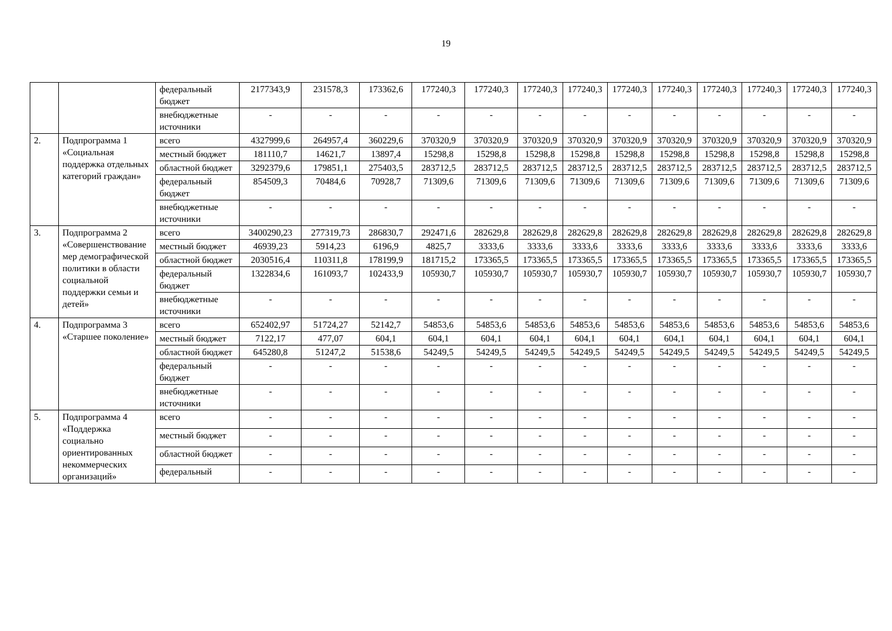19
| | | федеральный бюджет | 2177343,9 | 231578,3 | 173362,6 | 177240,3 | 177240,3 | 177240,3 | 177240,3 | 177240,3 | 177240,3 | 177240,3 | 177240,3 | 177240,3 | 177240,3 |
| | | внебюджетные источники | - | - | - | - | - | - | - | - | - | - | - | - | - |
| 2. | Подпрограмма 1 «Социальная поддержка отдельных категорий граждан» | всего | 4327999,6 | 264957,4 | 360229,6 | 370320,9 | 370320,9 | 370320,9 | 370320,9 | 370320,9 | 370320,9 | 370320,9 | 370320,9 | 370320,9 | 370320,9 |
| | | местный бюджет | 181110,7 | 14621,7 | 13897,4 | 15298,8 | 15298,8 | 15298,8 | 15298,8 | 15298,8 | 15298,8 | 15298,8 | 15298,8 | 15298,8 | 15298,8 |
| | | областной бюджет | 3292379,6 | 179851,1 | 275403,5 | 283712,5 | 283712,5 | 283712,5 | 283712,5 | 283712,5 | 283712,5 | 283712,5 | 283712,5 | 283712,5 | 283712,5 |
| | | федеральный бюджет | 854509,3 | 70484,6 | 70928,7 | 71309,6 | 71309,6 | 71309,6 | 71309,6 | 71309,6 | 71309,6 | 71309,6 | 71309,6 | 71309,6 | 71309,6 |
| | | внебюджетные источники | - | - | - | - | - | - | - | - | - | - | - | - | - |
| 3. | Подпрограмма 2 «Совершенствование мер демографической политики в области социальной поддержки семьи и детей» | всего | 3400290,23 | 277319,73 | 286830,7 | 292471,6 | 282629,8 | 282629,8 | 282629,8 | 282629,8 | 282629,8 | 282629,8 | 282629,8 | 282629,8 | 282629,8 |
| | | местный бюджет | 46939,23 | 5914,23 | 6196,9 | 4825,7 | 3333,6 | 3333,6 | 3333,6 | 3333,6 | 3333,6 | 3333,6 | 3333,6 | 3333,6 | 3333,6 |
| | | областной бюджет | 2030516,4 | 110311,8 | 178199,9 | 181715,2 | 173365,5 | 173365,5 | 173365,5 | 173365,5 | 173365,5 | 173365,5 | 173365,5 | 173365,5 | 173365,5 |
| | | федеральный бюджет | 1322834,6 | 161093,7 | 102433,9 | 105930,7 | 105930,7 | 105930,7 | 105930,7 | 105930,7 | 105930,7 | 105930,7 | 105930,7 | 105930,7 | 105930,7 |
| | | внебюджетные источники | - | - | - | - | - | - | - | - | - | - | - | - | - |
| 4. | Подпрограмма 3 «Старшее поколение» | всего | 652402,97 | 51724,27 | 52142,7 | 54853,6 | 54853,6 | 54853,6 | 54853,6 | 54853,6 | 54853,6 | 54853,6 | 54853,6 | 54853,6 | 54853,6 |
| | | местный бюджет | 7122,17 | 477,07 | 604,1 | 604,1 | 604,1 | 604,1 | 604,1 | 604,1 | 604,1 | 604,1 | 604,1 | 604,1 | 604,1 |
| | | областной бюджет | 645280,8 | 51247,2 | 51538,6 | 54249,5 | 54249,5 | 54249,5 | 54249,5 | 54249,5 | 54249,5 | 54249,5 | 54249,5 | 54249,5 | 54249,5 |
| | | федеральный бюджет | - | - | - | - | - | - | - | - | - | - | - | - | - |
| | | внебюджетные источники | - | - | - | - | - | - | - | - | - | - | - | - | - |
| 5. | Подпрограмма 4 «Поддержка социально ориентированных некоммерческих организаций» | всего | - | - | - | - | - | - | - | - | - | - | - | - | - |
| | | местный бюджет | - | - | - | - | - | - | - | - | - | - | - | - | - |
| | | областной бюджет | - | - | - | - | - | - | - | - | - | - | - | - | - |
| | | федеральный | - | - | - | - | - | - | - | - | - | - | - | - | - |